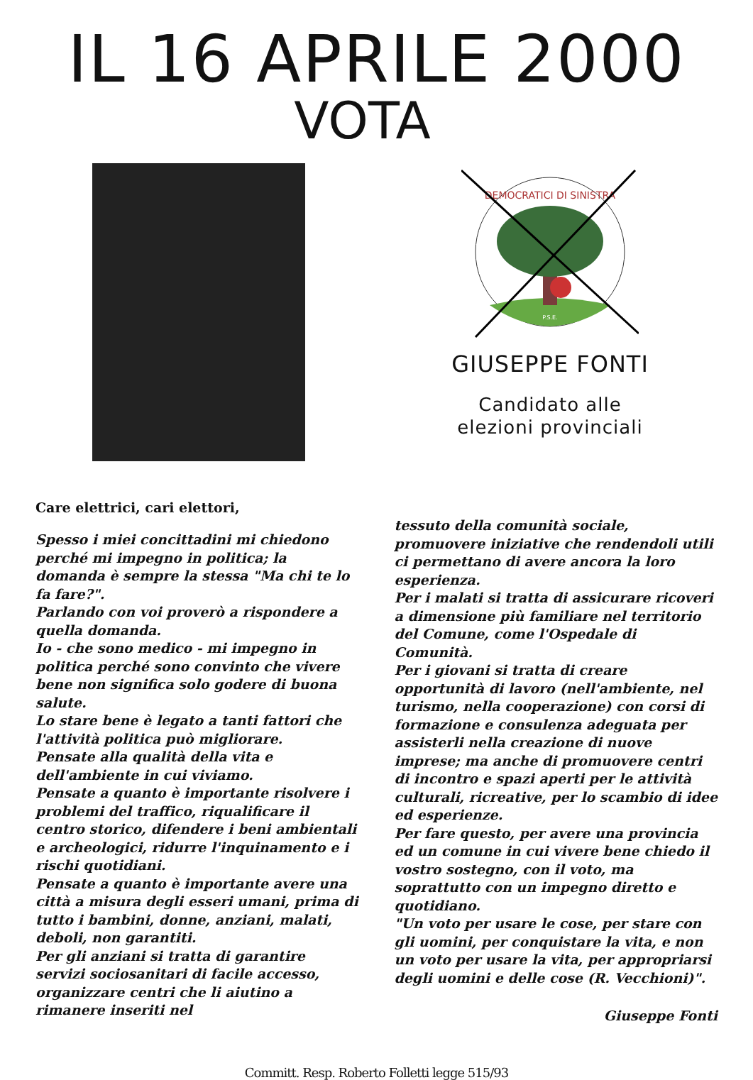IL 16 APRILE 2000
VOTA
DEMOCRATICI DI SINISTRA
P.S.E.
GIUSEPPE FONTI
Candidato alle
elezioni provinciali
Care elettrici, cari elettori,
Spesso i miei concittadini mi chiedono perché mi impegno in politica; la domanda è sempre la stessa "Ma chi te lo fa fare?".
Parlando con voi proverò a rispondere a quella domanda.
Io - che sono medico - mi impegno in politica perché sono convinto che vivere bene non significa solo godere di buona salute.
Lo stare bene è legato a tanti fattori che l'attività politica può migliorare.
Pensate alla qualità della vita e dell'ambiente in cui viviamo.
Pensate a quanto è importante risolvere i problemi del traffico, riqualificare il centro storico, difendere i beni ambientali e archeologici, ridurre l'inquinamento e i rischi quotidiani.
Pensate a quanto è importante avere una città a misura degli esseri umani, prima di tutto i bambini, donne, anziani, malati, deboli, non garantiti.
Per gli anziani si tratta di garantire servizi sociosanitari di facile accesso, organizzare centri che li aiutino a rimanere inseriti nel
tessuto della comunità sociale, promuovere iniziative che rendendoli utili ci permettano di avere ancora la loro esperienza.
Per i malati si tratta di assicurare ricoveri a dimensione più familiare nel territorio del Comune, come l'Ospedale di Comunità.
Per i giovani si tratta di creare opportunità di lavoro (nell'ambiente, nel turismo, nella cooperazione) con corsi di formazione e consulenza adeguata per assisterli nella creazione di nuove imprese; ma anche di promuovere centri di incontro e spazi aperti per le attività culturali, ricreative, per lo scambio di idee ed esperienze.
Per fare questo, per avere una provincia ed un comune in cui vivere bene chiedo il vostro sostegno, con il voto, ma soprattutto con un impegno diretto e quotidiano.
"Un voto per usare le cose, per stare con gli uomini, per conquistare la vita, e non un voto per usare la vita, per appropriarsi degli uomini e delle cose (R. Vecchioni)".
Giuseppe Fonti
Committ. Resp. Roberto Folletti legge 515/93